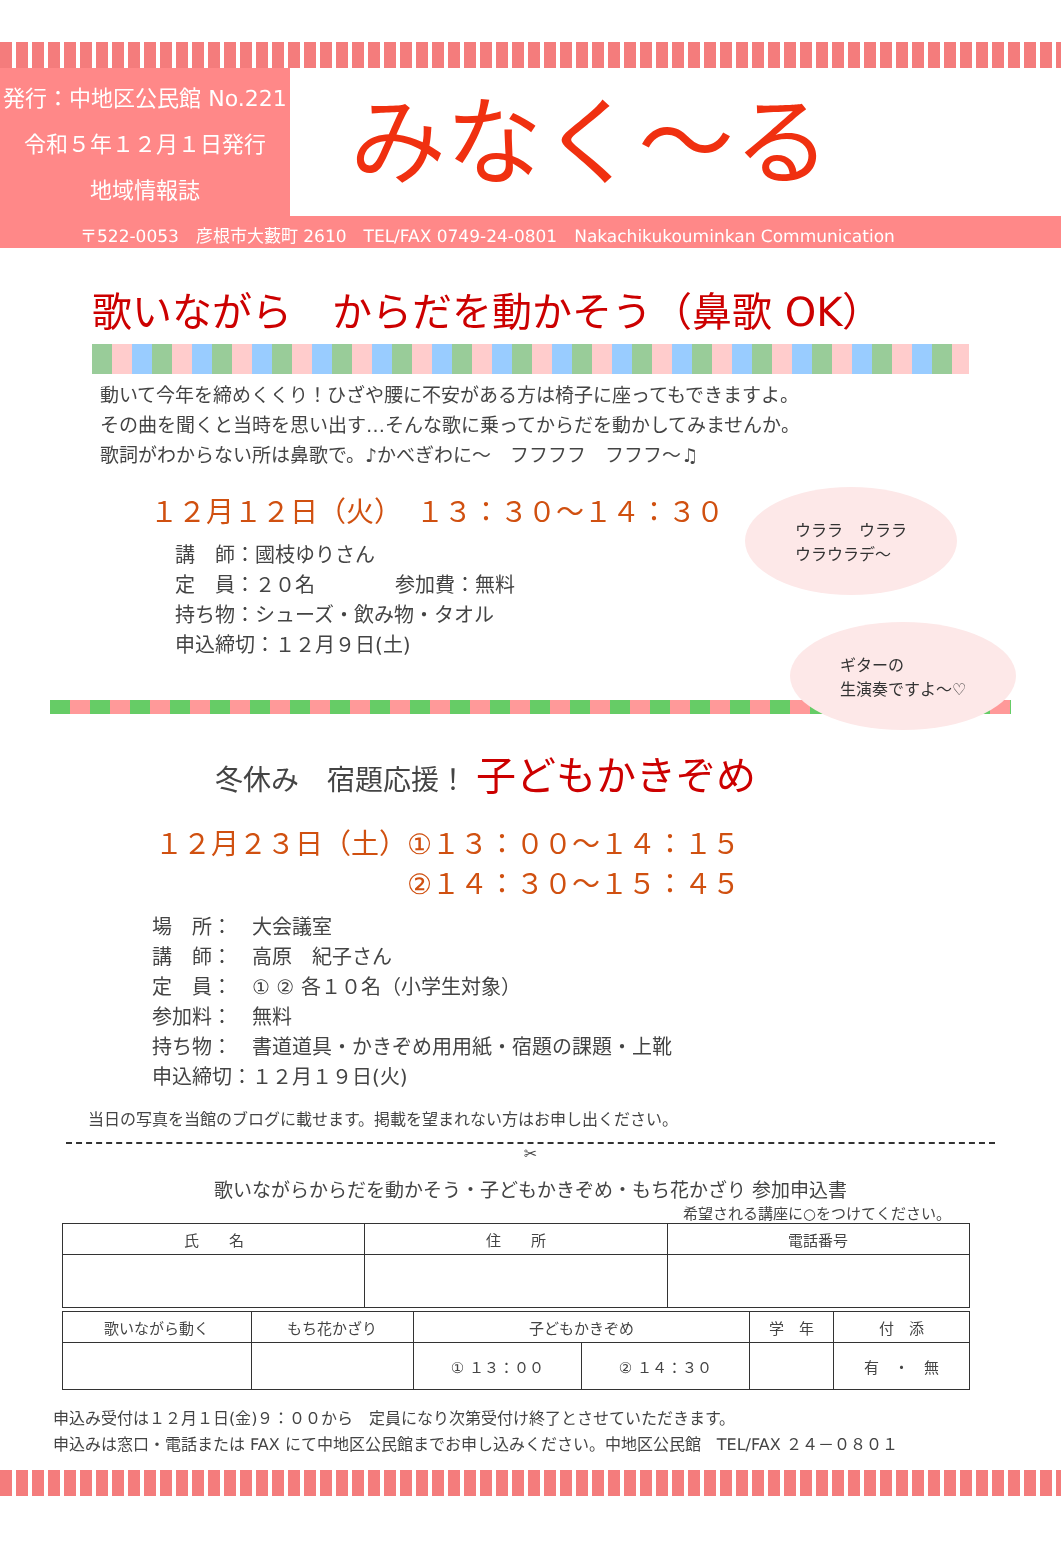発行：中地区公民館 No.221
令和５年１２月１日発行
地域情報誌
みなく～る
〒522-0053　彦根市大藪町 2610　TEL/FAX 0749-24-0801　Nakachikukouminkan Communication
歌いながら　からだを動かそう（鼻歌 OK）
動いて今年を締めくくり！ひざや腰に不安がある方は椅子に座ってもできますよ。
その曲を聞くと当時を思い出す…そんな歌に乗ってからだを動かしてみませんか。
歌詞がわからない所は鼻歌で。♪かべぎわに～　フフフフ　フフフ～♫
１２月１２日（火）　１３：３０～１４：３０
講　師：國枝ゆりさん
定　員：２０名　　　　参加費：無料
持ち物：シューズ・飲み物・タオル
申込締切：１２月９日(土)
ウララ　ウララ
ウラウラデ～
ギターの
生演奏ですよ～♡
冬休み　宿題応援！ 子どもかきぞめ
１２月２３日（土）①１３：００～１４：１５
　　　　　　　　　②１４：３０～１５：４５
場　所：　大会議室
講　師：　高原　紀子さん
定　員：　① ② 各１０名（小学生対象）
参加料：　無料
持ち物：　書道道具・かきぞめ用用紙・宿題の課題・上靴
申込締切：１２月１９日(火)
当日の写真を当館のブログに載せます。掲載を望まれない方はお申し出ください。
✂
歌いながらからだを動かそう・子どもかきぞめ・もち花かざり 参加申込書
希望される講座に○をつけてください。
| 氏 名 | 住 所 | 電話番号 |
| --- | --- | --- |
| 歌いながら動く | もち花かざり | 子どもかきぞめ | | 学 年 | 付 添 |
| --- | --- | --- | --- | --- | --- |
| | | ① １３：００ | ② １４：３０ | | 有 ・ 無 |
申込み受付は１２月１日(金)９：００から　定員になり次第受付け終了とさせていただきます。
申込みは窓口・電話または FAX にて中地区公民館までお申し込みください。中地区公民館　TEL/FAX ２４－０８０１